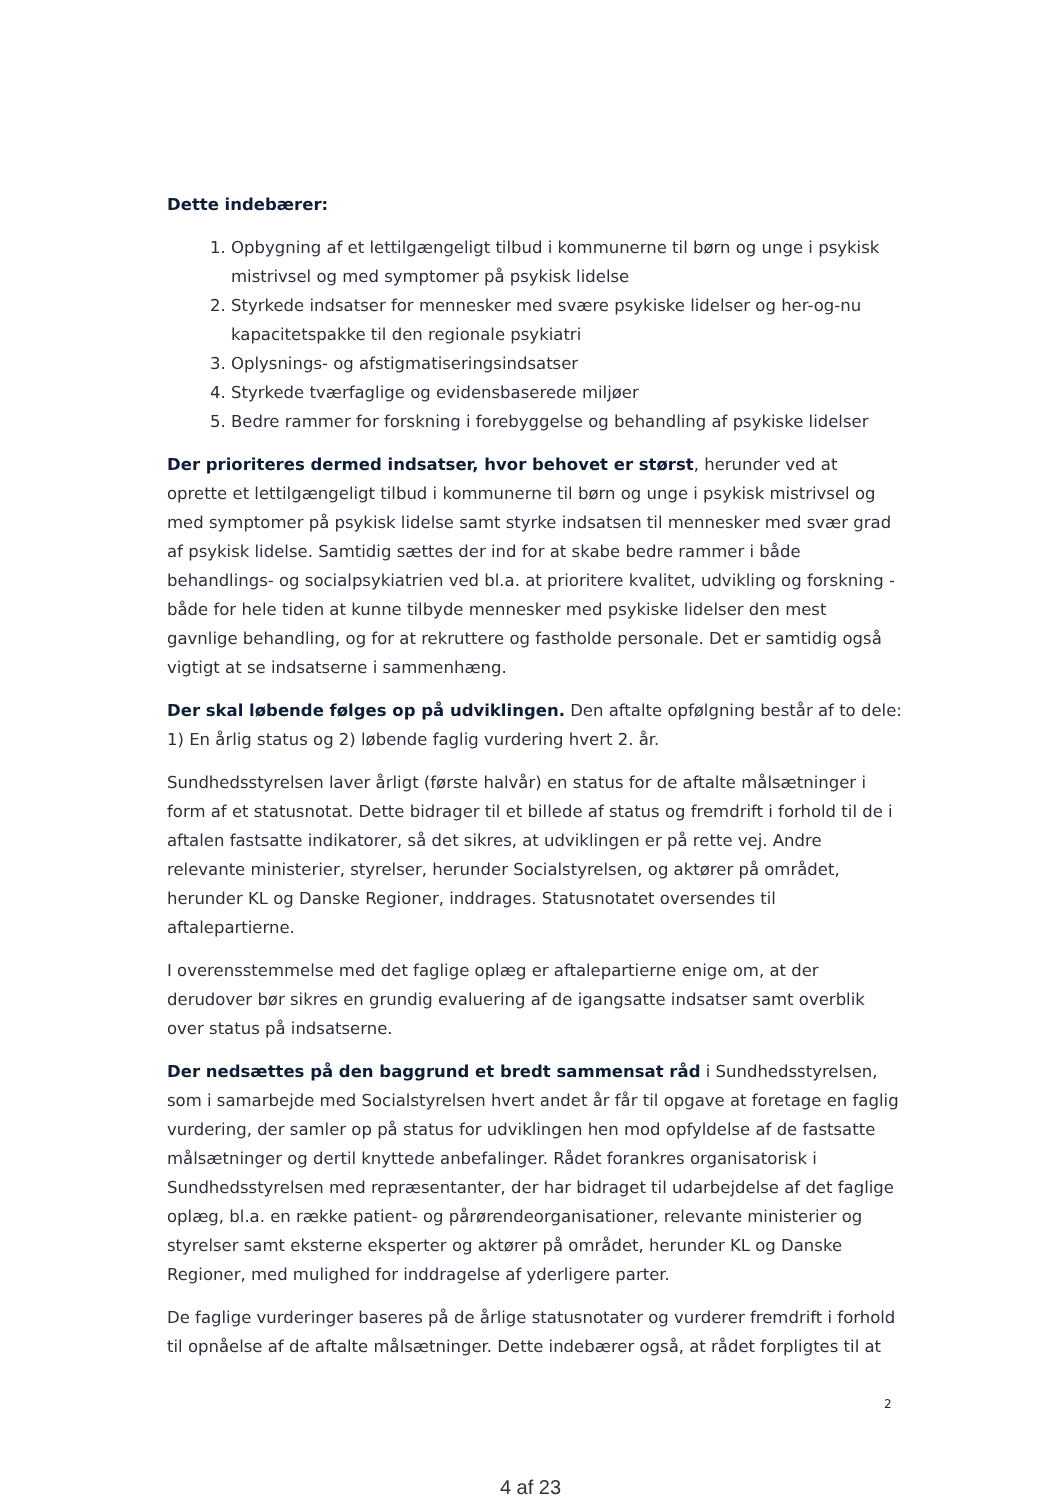Dette indebærer:
1. Opbygning af et lettilgængeligt tilbud i kommunerne til børn og unge i psykisk mistrivsel og med symptomer på psykisk lidelse
2. Styrkede indsatser for mennesker med svære psykiske lidelser og her-og-nu kapacitetspakke til den regionale psykiatri
3. Oplysnings- og afstigmatiseringsindsatser
4. Styrkede tværfaglige og evidensbaserede miljøer
5. Bedre rammer for forskning i forebyggelse og behandling af psykiske lidelser
Der prioriteres dermed indsatser, hvor behovet er størst, herunder ved at oprette et lettilgængeligt tilbud i kommunerne til børn og unge i psykisk mistrivsel og med symptomer på psykisk lidelse samt styrke indsatsen til mennesker med svær grad af psykisk lidelse. Samtidig sættes der ind for at skabe bedre rammer i både behandlings- og socialpsykiatrien ved bl.a. at prioritere kvalitet, udvikling og forskning - både for hele tiden at kunne tilbyde mennesker med psykiske lidelser den mest gavnlige behandling, og for at rekruttere og fastholde personale. Det er samtidig også vigtigt at se indsatserne i sammenhæng.
Der skal løbende følges op på udviklingen. Den aftalte opfølgning består af to dele: 1) En årlig status og 2) løbende faglig vurdering hvert 2. år.
Sundhedsstyrelsen laver årligt (første halvår) en status for de aftalte målsætninger i form af et statusnotat. Dette bidrager til et billede af status og fremdrift i forhold til de i aftalen fastsatte indikatorer, så det sikres, at udviklingen er på rette vej. Andre relevante ministerier, styrelser, herunder Socialstyrelsen, og aktører på området, herunder KL og Danske Regioner, inddrages. Statusnotatet oversendes til aftalepartierne.
I overensstemmelse med det faglige oplæg er aftalepartierne enige om, at der derudover bør sikres en grundig evaluering af de igangsatte indsatser samt overblik over status på indsatserne.
Der nedsættes på den baggrund et bredt sammensat råd i Sundhedsstyrelsen, som i samarbejde med Socialstyrelsen hvert andet år får til opgave at foretage en faglig vurdering, der samler op på status for udviklingen hen mod opfyldelse af de fastsatte målsætninger og dertil knyttede anbefalinger. Rådet forankres organisatorisk i Sundhedsstyrelsen med repræsentanter, der har bidraget til udarbejdelse af det faglige oplæg, bl.a. en række patient- og pårørendeorganisationer, relevante ministerier og styrelser samt eksterne eksperter og aktører på området, herunder KL og Danske Regioner, med mulighed for inddragelse af yderligere parter.
De faglige vurderinger baseres på de årlige statusnotater og vurderer fremdrift i forhold til opnåelse af de aftalte målsætninger. Dette indebærer også, at rådet forpligtes til at
2
4 af 23